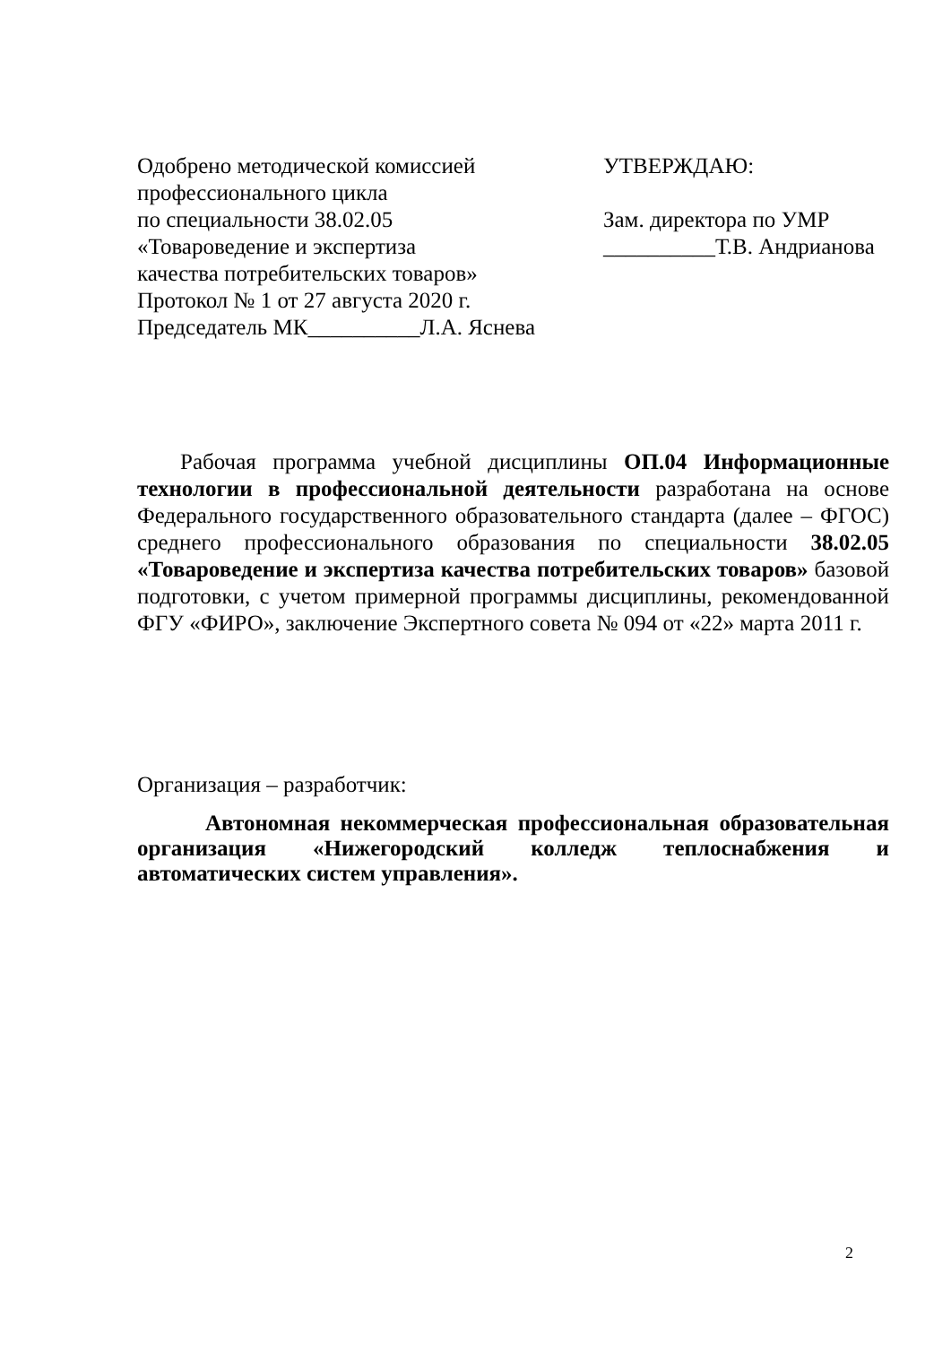Одобрено методической комиссией
профессионального цикла
по специальности 38.02.05
«Товароведение и экспертиза
качества потребительских товаров»
Протокол № 1 от 27 августа 2020 г.
Председатель МК__________Л.А. Яснева
УТВЕРЖДАЮ:
Зам. директора по УМР
__________Т.В. Андрианова
Рабочая программа учебной дисциплины ОП.04 Информационные технологии в профессиональной деятельности разработана на основе Федерального государственного образовательного стандарта (далее – ФГОС) среднего профессионального образования по специальности 38.02.05 «Товароведение и экспертиза качества потребительских товаров» базовой подготовки, с учетом примерной программы дисциплины, рекомендованной ФГУ «ФИРО», заключение Экспертного совета № 094 от «22» марта 2011 г.
Организация – разработчик:
Автономная некоммерческая профессиональная образовательная организация «Нижегородский колледж теплоснабжения и автоматических систем управления».
2